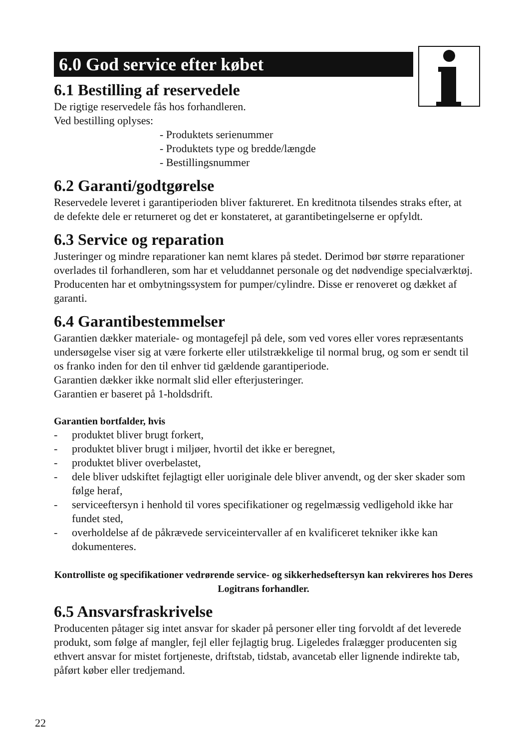6.0 God service efter købet
6.1 Bestilling af reservedele
De rigtige reservedele fås hos forhandleren.
Ved bestilling oplyses:
- Produktets serienummer
- Produktets type og bredde/længde
- Bestillingsnummer
6.2 Garanti/godtgørelse
Reservedele leveret i garantiperioden bliver faktureret. En kreditnota tilsendes straks efter, at de defekte dele er returneret og det er konstateret, at garantibetingelserne er opfyldt.
6.3 Service og reparation
Justeringer og mindre reparationer kan nemt klares på stedet. Derimod bør større reparationer overlades til forhandleren, som har et veluddannet personale og det nødvendige specialværktøj.
Producenten har et ombytningssystem for pumper/cylindre. Disse er renoveret og dækket af garanti.
6.4 Garantibestemmelser
Garantien dækker materiale- og montagefejl på dele, som ved vores eller vores repræsentants undersøgelse viser sig at være forkerte eller utilstrækkelige til normal brug, og som er sendt til os franko inden for den til enhver tid gældende garantiperiode.
Garantien dækker ikke normalt slid eller efterjusteringer.
Garantien er baseret på 1-holdsdrift.
Garantien bortfalder, hvis
- produktet bliver brugt forkert,
- produktet bliver brugt i miljøer, hvortil det ikke er beregnet,
- produktet bliver overbelastet,
- dele bliver udskiftet fejlagtigt eller uoriginale dele bliver anvendt, og der sker skader som følge heraf,
- serviceeftersyn i henhold til vores specifikationer og regelmæssig vedligehold ikke har fundet sted,
- overholdelse af de påkrævede serviceintervaller af en kvalificeret tekniker ikke kan dokumenteres.
Kontrolliste og specifikationer vedrørende service- og sikkerhedseftersyn kan rekvireres hos Deres Logitrans forhandler.
6.5 Ansvarsfraskrivelse
Producenten påtager sig intet ansvar for skader på personer eller ting forvoldt af det leverede produkt, som følge af mangler, fejl eller fejlagtig brug. Ligeledes fralægger producenten sig ethvert ansvar for mistet fortjeneste, driftstab, tidstab, avancetab eller lignende indirekte tab, påført køber eller tredjemand.
22